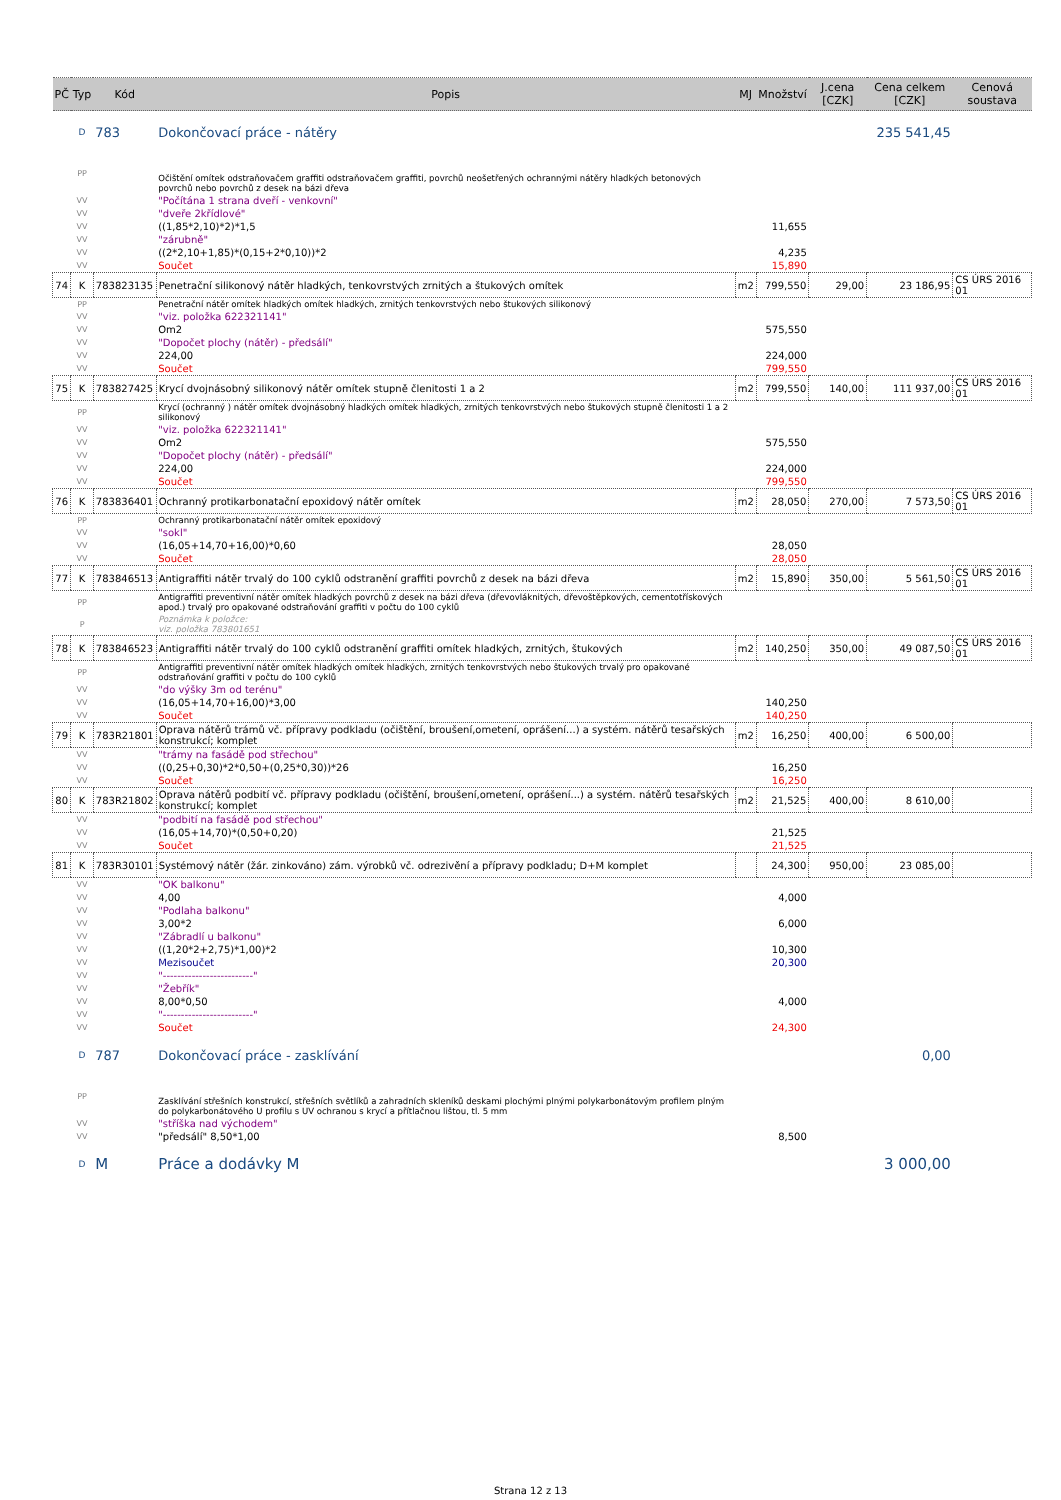| PČ | Typ | Kód | Popis | MJ | Množství | J.cena [CZK] | Cena celkem [CZK] | Cenová soustava |
| --- | --- | --- | --- | --- | --- | --- | --- | --- |
| | D | 783 | Dokončovací práce - nátěry | | | | 235 541,45 | |
| | PP | | Očištění omítek odstraňovačem graffiti odstraňovačem graffiti, povrchů neošetřených ochrannými nátěry hladkých betonových povrchů nebo povrchů z desek na bázi dřeva | | | | | |
| | VV | | "Počítána 1 strana dveří - venkovní" | | | | | |
| | VV | | "dveře 2křídlové" | | | | | |
| | VV | | ((1,85*2,10)*2)*1,5 | | 11,655 | | | |
| | VV | | "zárubně" | | | | | |
| | VV | | ((2*2,10+1,85)*(0,15+2*0,10))*2 | | 4,235 | | | |
| | VV | | Součet | | 15,890 | | | |
| 74 | K | 783823135 | Penetrační silikonový nátěr hladkých, tenkovrstvých zrnitých a štukových omítek | m2 | 799,550 | 29,00 | 23 186,95 | CS ÚRS 2016 01 |
| | PP | | Penetrační nátěr omítek hladkých omítek hladkých, zrnitých tenkovrstvých nebo štukových silikonový | | | | | |
| | VV | | "viz. položka 622321141" | | | | | |
| | VV | | Om2 | | 575,550 | | | |
| | VV | | "Dopočet plochy (nátěr) - předsálí" | | | | | |
| | VV | | 224,00 | | 224,000 | | | |
| | VV | | Součet | | 799,550 | | | |
| 75 | K | 783827425 | Krycí dvojnásobný silikonový nátěr omítek stupně členitosti 1 a 2 | m2 | 799,550 | 140,00 | 111 937,00 | CS ÚRS 2016 01 |
| | PP | | Krycí (ochranný ) nátěr omítek dvojnásobný hladkých omítek hladkých, zrnitých tenkovrstvých nebo štukových stupně členitosti 1 a 2 silikonový | | | | | |
| | VV | | "viz. položka 622321141" | | | | | |
| | VV | | Om2 | | 575,550 | | | |
| | VV | | "Dopočet plochy (nátěr) - předsálí" | | | | | |
| | VV | | 224,00 | | 224,000 | | | |
| | VV | | Součet | | 799,550 | | | |
| 76 | K | 783836401 | Ochranný protikarbonatační epoxidový nátěr omítek | m2 | 28,050 | 270,00 | 7 573,50 | CS ÚRS 2016 01 |
| | PP | | Ochranný protikarbonatační nátěr omítek epoxidový | | | | | |
| | VV | | "sokl" | | | | | |
| | VV | | (16,05+14,70+16,00)*0,60 | | 28,050 | | | |
| | VV | | Součet | | 28,050 | | | |
| 77 | K | 783846513 | Antigraffiti nátěr trvalý do 100 cyklů odstranění graffiti povrchů z desek na bázi dřeva | m2 | 15,890 | 350,00 | 5 561,50 | CS ÚRS 2016 01 |
| | PP | | Antigraffiti preventivní nátěr omítek hladkých povrchů z desek na bázi dřeva (dřevovláknitých, dřevoštěpkových, cementotřískových apod.) trvalý pro opakované odstraňování graffiti v počtu do 100 cyklů | | | | | |
| | P | | Poznámka k položce: viz. položka 783801651 | | | | | |
| 78 | K | 783846523 | Antigraffiti nátěr trvalý do 100 cyklů odstranění graffiti omítek hladkých, zrnitých, štukových | m2 | 140,250 | 350,00 | 49 087,50 | CS ÚRS 2016 01 |
| | PP | | Antigraffiti preventivní nátěr omítek hladkých omítek hladkých, zrnitých tenkovrstvých nebo štukových trvalý pro opakované odstraňování graffiti v počtu do 100 cyklů | | | | | |
| | VV | | "do výšky 3m od terénu" | | | | | |
| | VV | | (16,05+14,70+16,00)*3,00 | | 140,250 | | | |
| | VV | | Součet | | 140,250 | | | |
| 79 | K | 783R21801 | Oprava nátěrů trámů vč. přípravy podkladu (očištění, broušení,ometení, oprášení...) a systém. nátěrů tesařských konstrukcí; komplet | m2 | 16,250 | 400,00 | 6 500,00 | |
| | VV | | "trámy na fasádě pod střechou" | | | | | |
| | VV | | ((0,25+0,30)*2*0,50+(0,25*0,30))*26 | | 16,250 | | | |
| | VV | | Součet | | 16,250 | | | |
| 80 | K | 783R21802 | Oprava nátěrů podbití vč. přípravy podkladu (očištění, broušení,ometení, oprášení...) a systém. nátěrů tesařských konstrukcí; komplet | m2 | 21,525 | 400,00 | 8 610,00 | |
| | VV | | "podbití na fasádě pod střechou" | | | | | |
| | VV | | (16,05+14,70)*(0,50+0,20) | | 21,525 | | | |
| | VV | | Součet | | 21,525 | | | |
| 81 | K | 783R30101 | Systémový nátěr (žár. zinkováno) zám. výrobků vč. odrezivění a přípravy podkladu; D+M komplet | | 24,300 | 950,00 | 23 085,00 | |
| | VV | | "OK balkonu" | | | | | |
| | VV | | 4,00 | | 4,000 | | | |
| | VV | | "Podlaha balkonu" | | | | | |
| | VV | | 3,00*2 | | 6,000 | | | |
| | VV | | "Zábradlí u balkonu" | | | | | |
| | VV | | ((1,20*2+2,75)*1,00)*2 | | 10,300 | | | |
| | VV | | Mezisoučet | | 20,300 | | | |
| | VV | | "-------------------------" | | | | | |
| | VV | | "Žebřík" | | | | | |
| | VV | | 8,00*0,50 | | 4,000 | | | |
| | VV | | "-------------------------" | | | | | |
| | VV | | Součet | | 24,300 | | | |
| | D | 787 | Dokončovací práce - zasklívání | | | | 0,00 | |
| | PP | | Zasklívání střešních konstrukcí, střešních světlíků a zahradních skleníků deskami plochými plnými polykarbonátovým profilem plným do polykarbonátového U profilu s UV ochranou s krycí a přítlačnou lištou, tl. 5 mm | | | | | |
| | VV | | "stříška nad východem" | | | | | |
| | VV | | "předsálí" 8,50*1,00 | | 8,500 | | | |
| | D | M | Práce a dodávky M | | | | 3 000,00 | |
Strana 12 z 13